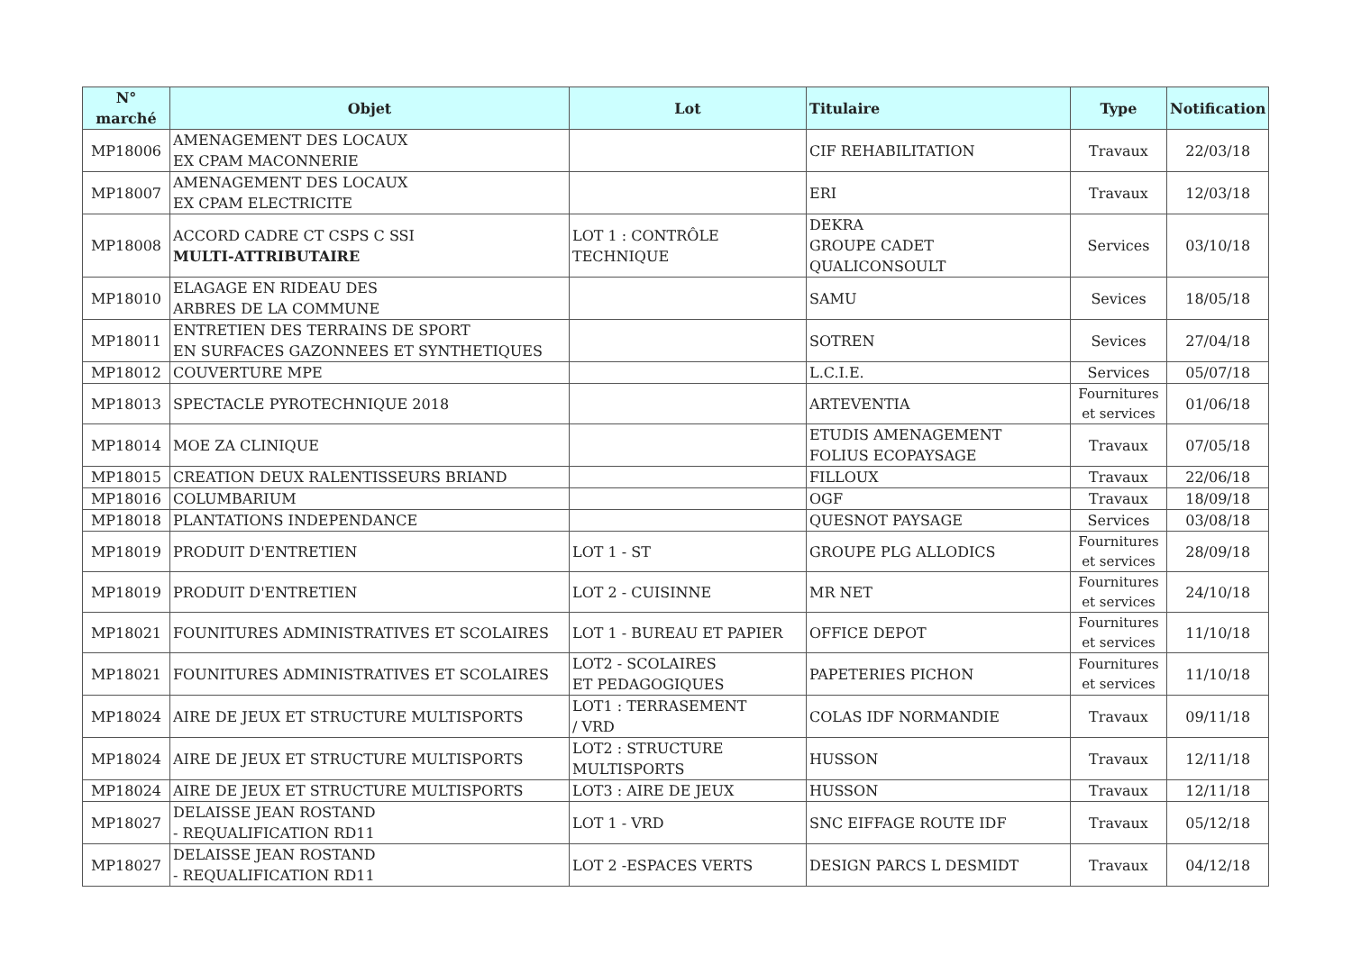| N° marché | Objet | Lot | Titulaire | Type | Notification |
| --- | --- | --- | --- | --- | --- |
| MP18006 | AMENAGEMENT DES LOCAUX EX CPAM MACONNERIE | | CIF REHABILITATION | Travaux | 22/03/18 |
| MP18007 | AMENAGEMENT DES LOCAUX EX CPAM ELECTRICITE | | ERI | Travaux | 12/03/18 |
| MP18008 | ACCORD CADRE CT CSPS C SSI MULTI-ATTRIBUTAIRE | LOT 1 : CONTRÔLE TECHNIQUE | DEKRA GROUPE CADET QUALICONSOULT | Services | 03/10/18 |
| MP18010 | ELAGAGE EN RIDEAU DES ARBRES DE LA COMMUNE | | SAMU | Sevices | 18/05/18 |
| MP18011 | ENTRETIEN DES TERRAINS DE SPORT EN SURFACES GAZONNEES ET SYNTHETIQUES | | SOTREN | Sevices | 27/04/18 |
| MP18012 | COUVERTURE MPE | | L.C.I.E. | Services | 05/07/18 |
| MP18013 | SPECTACLE PYROTECHNIQUE 2018 | | ARTEVENTIA | Fournitures et services | 01/06/18 |
| MP18014 | MOE ZA CLINIQUE | | ETUDIS AMENAGEMENT FOLIUS ECOPAYSAGE | Travaux | 07/05/18 |
| MP18015 | CREATION DEUX RALENTISSEURS BRIAND | | FILLOUX | Travaux | 22/06/18 |
| MP18016 | COLUMBARIUM | | OGF | Travaux | 18/09/18 |
| MP18018 | PLANTATIONS INDEPENDANCE | | QUESNOT PAYSAGE | Services | 03/08/18 |
| MP18019 | PRODUIT D'ENTRETIEN | LOT 1 - ST | GROUPE PLG ALLODICS | Fournitures et services | 28/09/18 |
| MP18019 | PRODUIT D'ENTRETIEN | LOT 2 - CUISINNE | MR NET | Fournitures et services | 24/10/18 |
| MP18021 | FOUNITURES ADMINISTRATIVES ET SCOLAIRES | LOT 1 - BUREAU ET PAPIER | OFFICE DEPOT | Fournitures et services | 11/10/18 |
| MP18021 | FOUNITURES ADMINISTRATIVES ET SCOLAIRES | LOT2 - SCOLAIRES ET PEDAGOGIQUES | PAPETERIES PICHON | Fournitures et services | 11/10/18 |
| MP18024 | AIRE DE JEUX ET STRUCTURE MULTISPORTS | LOT1 : TERRASEMENT / VRD | COLAS IDF NORMANDIE | Travaux | 09/11/18 |
| MP18024 | AIRE DE JEUX ET STRUCTURE MULTISPORTS | LOT2 : STRUCTURE MULTISPORTS | HUSSON | Travaux | 12/11/18 |
| MP18024 | AIRE DE JEUX ET STRUCTURE MULTISPORTS | LOT3 : AIRE DE JEUX | HUSSON | Travaux | 12/11/18 |
| MP18027 | DELAISSE JEAN ROSTAND - REQUALIFICATION RD11 | LOT 1 - VRD | SNC EIFFAGE ROUTE IDF | Travaux | 05/12/18 |
| MP18027 | DELAISSE JEAN ROSTAND - REQUALIFICATION RD11 | LOT 2 -ESPACES VERTS | DESIGN PARCS L DESMIDT | Travaux | 04/12/18 |